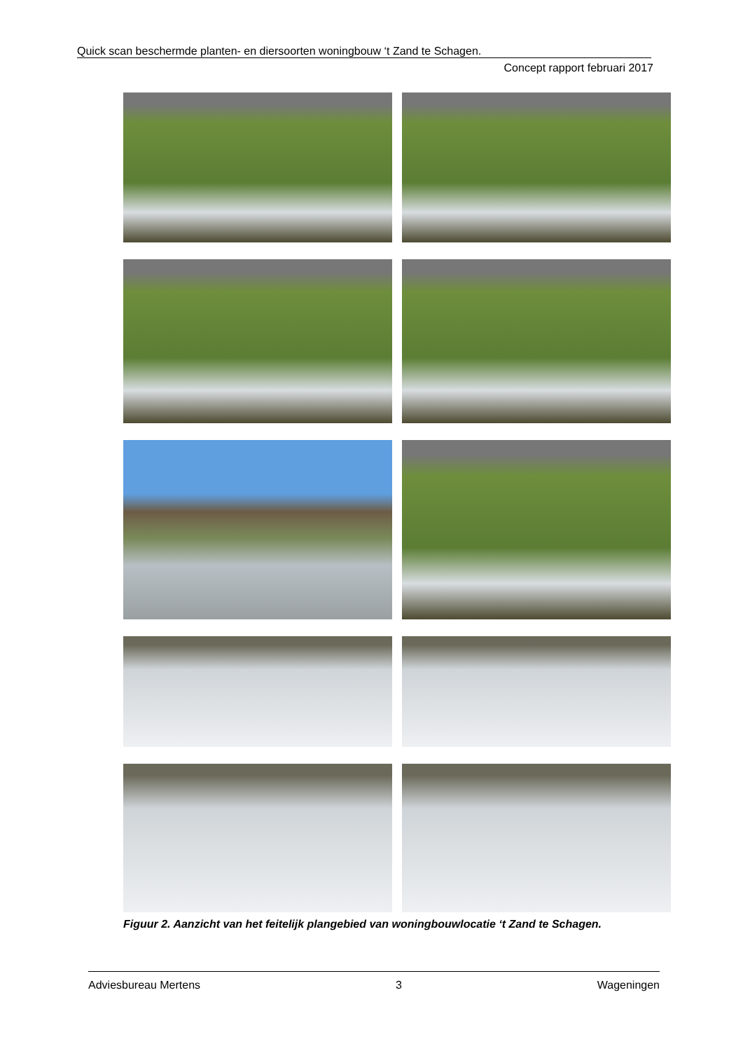Quick scan beschermde planten- en diersoorten woningbouw ‘t Zand te Schagen.
Concept rapport februari 2017
Figuur 2. Aanzicht van het feitelijk plangebied van woningbouwlocatie ‘t Zand te Schagen.
Adviesbureau Mertens 3 Wageningen